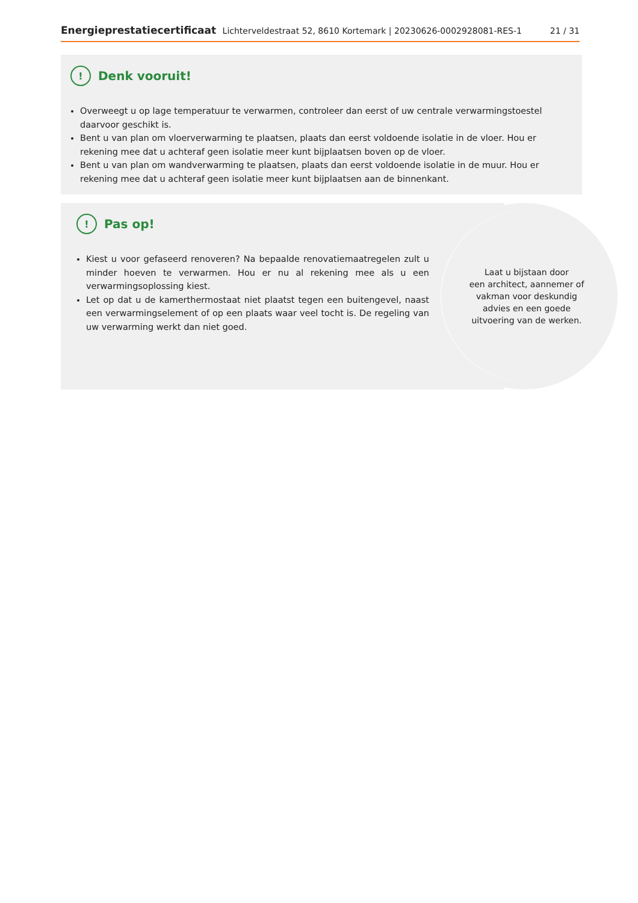Energieprestatiecertificaat Lichterveldestraat 52, 8610 Kortemark | 20230626-0002928081-RES-1 21 / 31
!
Denk vooruit!
Overweegt u op lage temperatuur te verwarmen, controleer dan eerst of uw centrale verwarmingstoestel daarvoor geschikt is.
Bent u van plan om vloerverwarming te plaatsen, plaats dan eerst voldoende isolatie in de vloer. Hou er rekening mee dat u achteraf geen isolatie meer kunt bijplaatsen boven op de vloer.
Bent u van plan om wandverwarming te plaatsen, plaats dan eerst voldoende isolatie in de muur. Hou er rekening mee dat u achteraf geen isolatie meer kunt bijplaatsen aan de binnenkant.
!
Pas op!
Kiest u voor gefaseerd renoveren? Na bepaalde renovatiemaatregelen zult u minder hoeven te verwarmen. Hou er nu al rekening mee als u een verwarmingsoplossing kiest.
Let op dat u de kamerthermostaat niet plaatst tegen een buitengevel, naast een verwarmingselement of op een plaats waar veel tocht is. De regeling van uw verwarming werkt dan niet goed.
Laat u bijstaan door
een architect, aannemer of
vakman voor deskundig
advies en een goede
uitvoering van de werken.